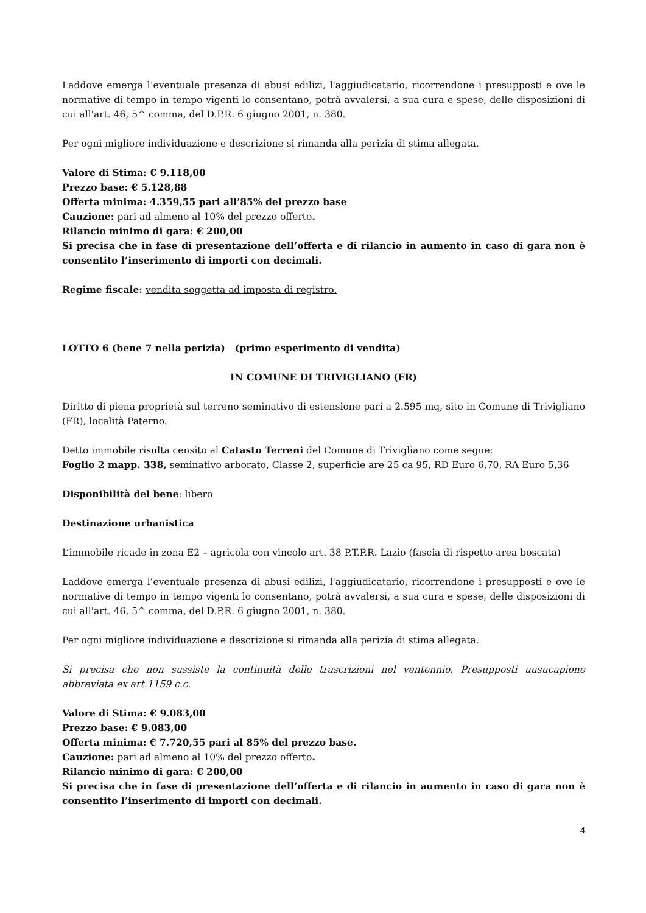Laddove emerga l’eventuale presenza di abusi edilizi, l'aggiudicatario, ricorrendone i presupposti e ove le normative di tempo in tempo vigenti lo consentano, potrà avvalersi, a sua cura e spese, delle disposizioni di cui all'art. 46, 5^ comma, del D.P.R. 6 giugno 2001, n. 380.
Per ogni migliore individuazione e descrizione si rimanda alla perizia di stima allegata.
Valore di Stima: € 9.118,00
Prezzo base: € 5.128,88
Offerta minima: 4.359,55 pari all’85% del prezzo base
Cauzione: pari ad almeno al 10% del prezzo offerto.
Rilancio minimo di gara: € 200,00
Si precisa che in fase di presentazione dell’offerta e di rilancio in aumento in caso di gara non è consentito l’inserimento di importi con decimali.
Regime fiscale: vendita soggetta ad imposta di registro.
LOTTO 6 (bene 7 nella perizia) (primo esperimento di vendita)
IN COMUNE DI TRIVIGLIANO (FR)
Diritto di piena proprietà sul terreno seminativo di estensione pari a 2.595 mq, sito in Comune di Trivigliano (FR), località Paterno.
Detto immobile risulta censito al Catasto Terreni del Comune di Trivigliano come segue:
Foglio 2 mapp. 338, seminativo arborato, Classe 2, superficie are 25 ca 95, RD Euro 6,70, RA Euro 5,36
Disponibilità del bene: libero
Destinazione urbanistica
L’immobile ricade in zona E2 – agricola con vincolo art. 38 P.T.P.R. Lazio (fascia di rispetto area boscata)
Laddove emerga l’eventuale presenza di abusi edilizi, l'aggiudicatario, ricorrendone i presupposti e ove le normative di tempo in tempo vigenti lo consentano, potrà avvalersi, a sua cura e spese, delle disposizioni di cui all'art. 46, 5^ comma, del D.P.R. 6 giugno 2001, n. 380.
Per ogni migliore individuazione e descrizione si rimanda alla perizia di stima allegata.
Si precisa che non sussiste la continuità delle trascrizioni nel ventennio. Presupposti uusucapione abbreviata ex art.1159 c.c.
Valore di Stima: € 9.083,00
Prezzo base: € 9.083,00
Offerta minima: € 7.720,55 pari al 85% del prezzo base.
Cauzione: pari ad almeno al 10% del prezzo offerto.
Rilancio minimo di gara: € 200,00
Si precisa che in fase di presentazione dell’offerta e di rilancio in aumento in caso di gara non è consentito l’inserimento di importi con decimali.
4